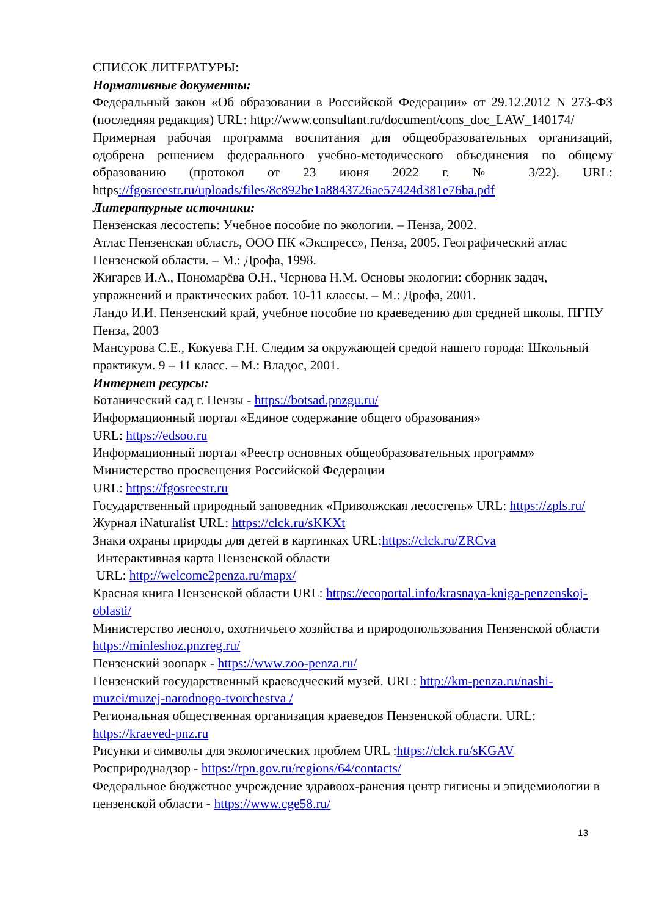СПИСОК ЛИТЕРАТУРЫ:
Нормативные документы:
Федеральный закон «Об образовании в Российской Федерации» от 29.12.2012 N 273-ФЗ (последняя редакция) URL: http://www.consultant.ru/document/cons_doc_LAW_140174/
Примерная рабочая программа воспитания для общеобразовательных организаций, одобрена решением федерального учебно-методического объединения по общему образованию (протокол от 23 июня 2022 г. № 3/22). URL: https://fgosreestr.ru/uploads/files/8c892be1a8843726ae57424d381e76ba.pdf
Литературные источники:
Пензенская лесостепь: Учебное пособие по экологии. – Пенза, 2002.
Атлас Пензенская область, ООО ПК «Экспресс», Пенза, 2005. Географический атлас Пензенской области. – М.: Дрофа, 1998.
Жигарев И.А., Пономарёва О.Н., Чернова Н.М. Основы экологии: сборник задач, упражнений и практических работ. 10-11 классы. – М.: Дрофа, 2001.
Ландо И.И. Пензенский край, учебное пособие по краеведению для средней школы. ПГПУ Пенза, 2003
Мансурова С.Е., Кокуева Г.Н. Следим за окружающей средой нашего города: Школьный практикум. 9 – 11 класс. – М.: Владос, 2001.
Интернет ресурсы:
Ботанический сад г. Пензы - https://botsad.pnzgu.ru/
Информационный портал «Единое содержание общего образования»
URL: https://edsoo.ru
Информационный портал «Реестр основных общеобразовательных программ» Министерство просвещения Российской Федерации
URL: https://fgosreestr.ru
Государственный природный заповедник «Приволжская лесостепь» URL: https://zpls.ru/
Журнал iNaturalist URL: https://clck.ru/sKKXt
Знаки охраны природы для детей в картинках URL:https://clck.ru/ZRCva
Интерактивная карта Пензенской области
URL: http://welcome2penza.ru/mapx/
Красная книга Пензенской области URL: https://ecoportal.info/krasnaya-kniga-penzenskoj-oblasti/
Министерство лесного, охотничьего хозяйства и природопользования Пензенской области https://minleshoz.pnzreg.ru/
Пензенский зоопарк - https://www.zoo-penza.ru/
Пензенский государственный краеведческий музей. URL: http://km-penza.ru/nashi-muzei/muzej-narodnogo-tvorchestva /
Региональная общественная организация краеведов Пензенской области. URL: https://kraeved-pnz.ru
Рисунки и символы для экологических проблем URL :https://clck.ru/sKGAV
Росприроднадзор - https://rpn.gov.ru/regions/64/contacts/
Федеральное бюджетное учреждение здравоох-ранения центр гигиены и эпидемиологии в пензенской области - https://www.cge58.ru/
13